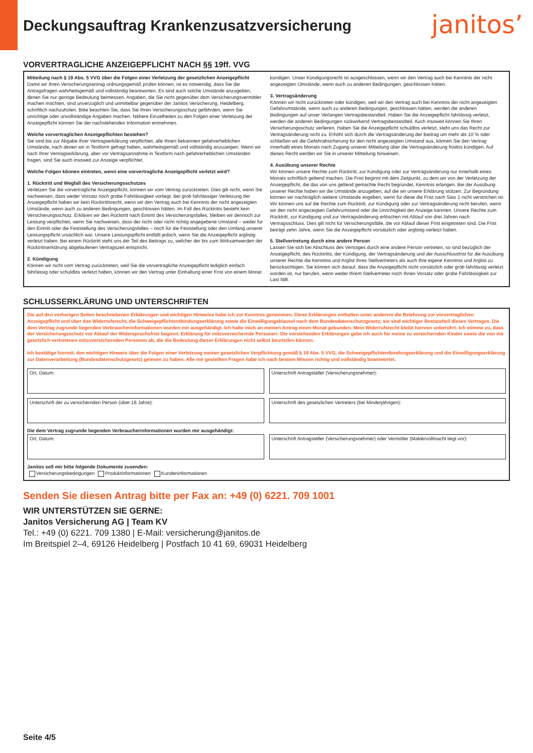Deckungsauftrag Krankenzusatzversicherung
janitos’
VORVERTRAGLICHE ANZEIGEPFLICHT NACH §§ 19ff. VVG
Mitteilung nach § 19 Abs. 5 VVG über die Folgen einer Verletzung der gesetzlichen Anzeigepflicht
Damit wir Ihren Versicherungsantrag ordnungsgemäß prüfen können, ist es notwendig, dass Sie die Antragsfragen wahrheitsgemäß und vollständig beantworten. Es sind auch solche Umstände anzugeben, denen Sie nur geringe Bedeutung beimessen. Angaben, die Sie nicht gegenüber dem Versicherungsvermittler machen möchten, sind unverzüglich und unmittelbar gegenüber der Janitos Versicherung, Heidelberg, schriftlich nachzuholen. Bitte beachten Sie, dass Sie Ihren Versicherungsschutz gefährden, wenn Sie unrichtige oder unvollständige Angaben machen. Nähere Einzelheiten zu den Folgen einer Verletzung der Anzeigepflicht können Sie der nachstehenden Information entnehmen.
Welche vorvertraglichen Anzeigepflichten bestehen?
Sie sind bis zur Abgabe Ihrer Vertragserklärung verpflichtet, alle Ihnen bekannten gefahrerheblichen Umstände, nach denen wir in Textform gefragt haben, wahrheitsgemäß und vollständig anzuzeigen. Wenn wir nach Ihrer Vertragserklärung, aber vor Vertragsannahme in Textform nach gefahrerheblichen Umständen fragen, sind Sie auch insoweit zur Anzeige verpflichtet.
Welche Folgen können eintreten, wenn eine vorvertragliche Anzeigepflicht verletzt wird?
1. Rücktritt und Wegfall des Versicherungsschutzes
Verletzen Sie die vorvertragliche Anzeigepflicht, können wir vom Vertrag zurücktreten. Dies gilt nicht, wenn Sie nachweisen, dass weder Vorsatz noch grobe Fahrlässigkeit vorliegt. Bei grob fahrlässiger Verletzung der Anzeigepflicht haben wir kein Rücktrittsrecht, wenn wir den Vertrag auch bei Kenntnis der nicht angezeigten Umstände, wenn auch zu anderen Bedingungen, geschlossen hätten. Im Fall des Rücktritts besteht kein Versicherungsschutz. Erklären wir den Rücktritt nach Eintritt des Versicherungsfalles, bleiben wir dennoch zur Leistung verpflichtet, wenn Sie nachweisen, dass der nicht oder nicht richtig angegebene Umstand – weder für den Eintritt oder die Feststellung des Versicherungsfalles – noch für die Feststellung oder den Umfang unserer Leistungspflicht ursächlich war. Unsere Leistungspflicht entfällt jedoch, wenn Sie die Anzeigepflicht arglistig verletzt haben. Bei einem Rücktritt steht uns der Teil des Beitrags zu, welcher der bis zum Wirksamwerden der Rücktrittserklärung abgelaufenen Vertragszeit entspricht.
2. Kündigung
Können wir nicht vom Vertrag zurücktreten, weil Sie die vorvertragliche Anzeigepflicht lediglich einfach fahrlässig oder schuldlos verletzt haben, können wir den Vertrag unter Einhaltung einer Frist von einem Monat kündigen. Unser Kündigungsrecht ist ausgeschlossen, wenn wir den Vertrag auch bei Kenntnis der nicht angezeigten Umstände, wenn auch zu anderen Bedingungen, geschlossen hätten.
3. Vertragsänderung
Können wir nicht zurücktreten oder kündigen, weil wir den Vertrag auch bei Kenntnis der nicht angezeigten Gefahrumstände, wenn auch zu anderen Bedingungen, geschlossen hätten, werden die anderen Bedingungen auf unser Verlangen Vertragsbestandteil. Haben Sie die Anzeigepflicht fahrlässig verletzt, werden die anderen Bedingungen rückwirkend Vertragsbestandteil. Auch insoweit können Sie Ihren Versicherungsschutz verlieren. Haben Sie die Anzeigepflicht schuldlos verletzt, steht uns das Recht zur Vertragsänderung nicht zu. Erhöht sich durch die Vertragsänderung der Beitrag um mehr als 10 % oder schließen wir die Gefahrabsicherung für den nicht angezeigten Umstand aus, können Sie den Vertrag innerhalb eines Monats nach Zugang unserer Mitteilung über die Vertragsänderung fristlos kündigen. Auf dieses Recht werden wir Sie in unserer Mitteilung hinweisen.
4. Ausübung unserer Rechte
Wir können unsere Rechte zum Rücktritt, zur Kündigung oder zur Vertragsänderung nur innerhalb eines Monats schriftlich geltend machen. Die Frist beginnt mit dem Zeitpunkt, zu dem wir von der Verletzung der Anzeigepflicht, die das von uns geltend gemachte Recht begründet, Kenntnis erlangen. Bei der Ausübung unserer Rechte haben wir die Umstände anzugeben, auf die wir unsere Erklärung stützen. Zur Begründung können wir nachträglich weitere Umstände angeben, wenn für diese die Frist nach Satz 1 nicht verstrichen ist. Wir können uns auf die Rechte zum Rücktritt, zur Kündigung oder zur Vertragsänderung nicht berufen, wenn wir den nicht angezeigten Gefahrumstand oder die Unrichtigkeit der Anzeige kannten. Unsere Rechte zum Rücktritt, zur Kündigung und zur Vertragsänderung erlöschen mit Ablauf von drei Jahren nach Vertragsschluss. Dies gilt nicht für Versicherungsfälle, die vor Ablauf dieser Frist eingetreten sind. Die Frist beträgt zehn Jahre, wenn Sie die Anzeigepflicht vorsätzlich oder arglistig verletzt haben.
5. Stellvertretung durch eine andere Person
Lassen Sie sich bei Abschluss des Vertrages durch eine andere Person vertreten, so sind bezüglich der Anzeigepflicht, des Rücktritts, der Kündigung, der Vertragsänderung und der Ausschlussfrist für die Ausübung unserer Rechte die Kenntnis und Arglist Ihres Stellvertreters als auch Ihre eigene Kenntnis und Arglist zu berücksichtigen. Sie können sich darauf, dass die Anzeigepflicht nicht vorsätzlich oder grob fahrlässig verletzt worden ist, nur berufen, wenn weder Ihrem Stellvertreter noch Ihnen Vorsatz oder grobe Fahrlässigkeit zur Last fällt.
SCHLUSSERKLÄRUNG UND UNTERSCHRIFTEN
Die auf den vorherigen Seiten beschriebenen Erklärungen und wichtigen Hinweise habe ich zur Kenntnis genommen. Diese Erklärungen enthalten unter anderem die Belehrung zur vorvertraglichen Anzeigepflicht und über das Widerrufsrecht, die Schweigepflichtentbindungserklärung sowie die Einwilligungsklausel nach dem Bundesdatenschutzgesetz; sie sind wichtiger Bestandteil dieses Vertrages. Die dem Vertrag zugrunde liegenden Verbraucherinformationen wurden mir ausgehändigt. Ich halte mich an meinen Antrag einen Monat gebunden. Mein Widerrufsrecht bleibt hiervon unberührt. Ich stimme zu, dass der Versicherungsschutz vor Ablauf der Widerspruchsfrist beginnt. Erklärung für mitzuversichernde Personen: Die vorstehenden Erklärungen gebe ich auch für meine zu versichernden Kinder sowie die von mir gesetzlich vertretenen mitzuversichernden Personen ab, die die Bedeutung dieser Erklärungen nicht selbst beurteilen können.
Ich bestätige hiermit, den wichtigen Hinweis über die Folgen einer Verletzung meiner gesetzlichen Verpflichtung gemäß § 19 Abs. 5 VVG, die Schweigepflichtentbindungserklärung und die Einwilligungserklärung zur Datenverarbeitung (Bundesdatenschutzgesetz) gelesen zu haben. Alle mir gestellten Fragen habe ich nach bestem Wissen richtig und vollständig beantwortet.
Ort, Datum: Unterschrift Antragsteller (Versicherungsnehmer):
Unterschrift der zu versichernden Person (über 18 Jahre):
Unterschrift des gesetzlichen Vertreters (bei Minderjährigen):
Die dem Vertrag zugrunde liegenden Verbraucherinformationen wurden mir ausgehändigt:
Ort, Datum: Unterschrift Antragsteller (Versicherungsnehmer) oder Vermittler (Maklervollmacht liegt vor):
Janitos soll mir bitte folgende Dokumente zusenden:
Versicherungsbedingungen Produktinformationen Kundeninformationen
Senden Sie diesen Antrag bitte per Fax an: +49 (0) 6221. 709 1001
WIR UNTERSTÜTZEN SIE GERNE:
Janitos Versicherung AG | Team KV
Tel.: +49 (0) 6221. 709 1380 | E-Mail: versicherung@janitos.de
Im Breitspiel 2–4, 69126 Heidelberg | Postfach 10 41 69, 69031 Heidelberg
Seite 4/5